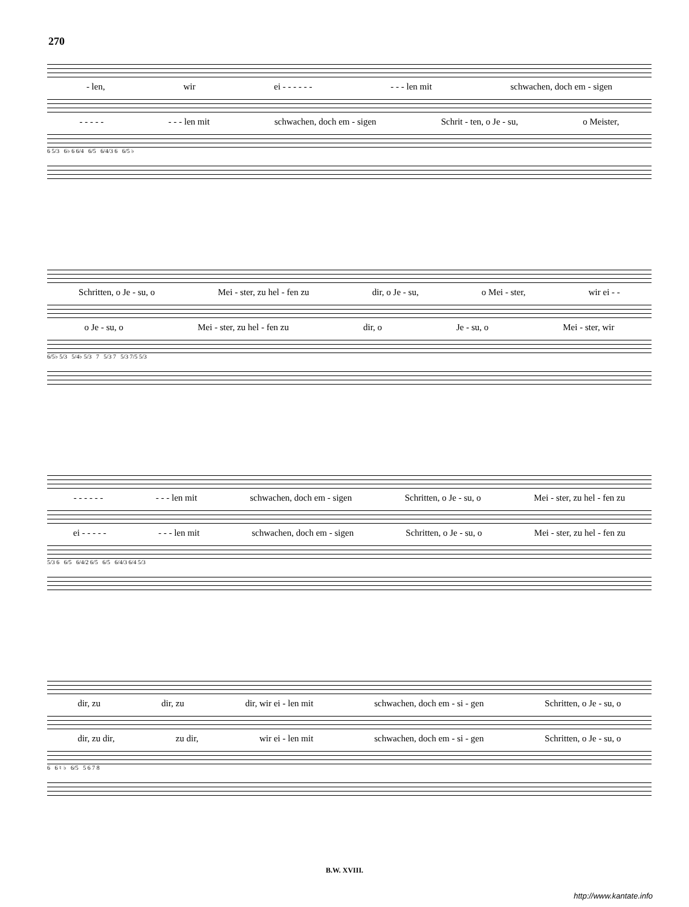270
- len, wir ei - - - - - - - - - len mit schwachen, doch em - sigen
- - - - - - - - len mit schwachen, doch em - sigen Schrit - ten, o Je - su, o Meister,
6 5/3 6♭ 6 6/4 6/5 6/4/3 6 6/5 ♭
Schritten, o Je - su, o Mei - ster, zu hel - fen zu dir, o Je - su, o Mei - ster, wir ei - -
o Je - su, o Mei - ster, zu hel - fen zu dir, o Je - su, o Mei - ster, wir
6/5♭ 5/3 5/4♭ 5/3 7 5/3 7 5/3 7/5 5/3
- - - - - - - - - len mit schwachen, doch em - sigen Schritten, o Je - su, o Mei - ster, zu hel - fen zu
ei - - - - - - - - len mit schwachen, doch em - sigen Schritten, o Je - su, o Mei - ster, zu hel - fen zu
5/3 6 6/5 6/4/2 6/5 6/5 6/4/3 6/4 5/3
dir, zu dir, zu dir, wir ei - len mit schwachen, doch em - si - gen Schritten, o Je - su, o
dir, zu dir, zu dir, wir ei - len mit schwachen, doch em - si - gen Schritten, o Je - su, o
6 6 ♮ ♭ 6/5 5 6 7 8
B.W. XVIII.
http://www.kantate.info